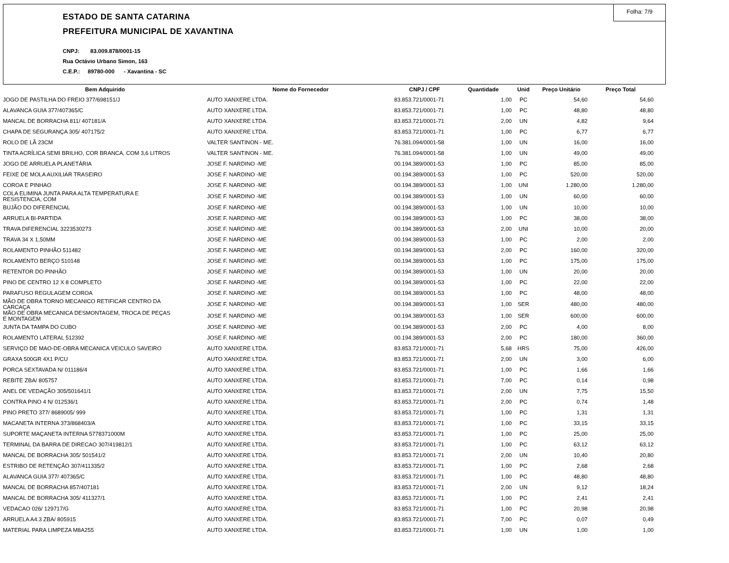Folha: 7/9
ESTADO DE SANTA CATARINA
PREFEITURA MUNICIPAL DE XAVANTINA
CNPJ: 83.009.878/0001-15
Rua Octávio Urbano Simon, 163
C.E.P.: 89780-000 - Xavantina - SC
| Bem Adquirido | Nome do Fornecedor | CNPJ / CPF | Quantidade | Unid | Preço Unitário | Preço Total |
| --- | --- | --- | --- | --- | --- | --- |
| JOGO DE PASTILHA DO FREIO 377/698151/J | AUTO XANXERE LTDA. | 83.853.721/0001-71 | 1,00 | PC | 54,60 | 54,60 |
| ALAVANCA GUIA 377/407365/C | AUTO XANXERE LTDA. | 83.853.721/0001-71 | 1,00 | PC | 48,80 | 48,80 |
| MANCAL DE BORRACHA 811/ 407181/A | AUTO XANXERE LTDA. | 83.853.721/0001-71 | 2,00 | UN | 4,82 | 9,64 |
| CHAPA DE SEGURANÇA 305/ 407175/2 | AUTO XANXERE LTDA. | 83.853.721/0001-71 | 1,00 | PC | 6,77 | 6,77 |
| ROLO DE LÃ 23CM | VALTER SANTINON - ME. | 76.381.094/0001-58 | 1,00 | UN | 16,00 | 16,00 |
| TINTA ACRÍLICA SEMI BRILHO, COR BRANCA, COM 3,6 LITROS | VALTER SANTINON - ME. | 76.381.094/0001-58 | 1,00 | UN | 49,00 | 49,00 |
| JOGO DE ARRUELA PLANETÁRIA | JOSE F. NARDINO -ME | 00.194.389/0001-53 | 1,00 | PC | 85,00 | 85,00 |
| FEIXE DE MOLA AUXILIAR TRASEIRO | JOSE F. NARDINO -ME | 00.194.389/0001-53 | 1,00 | PC | 520,00 | 520,00 |
| COROA E PINHAO | JOSE F. NARDINO -ME | 00.194.389/0001-53 | 1,00 | UNI | 1.280,00 | 1.280,00 |
| COLA ELIMINA JUNTA PARA ALTA TEMPERATURA E RESISTENCIA, COM | JOSE F. NARDINO -ME | 00.194.389/0001-53 | 1,00 | UN | 60,00 | 60,00 |
| BUJÃO DO DIFERENCIAL | JOSE F. NARDINO -ME | 00.194.389/0001-53 | 1,00 | UN | 10,00 | 10,00 |
| ARRUELA BI-PARTIDA | JOSE F. NARDINO -ME | 00.194.389/0001-53 | 1,00 | PC | 38,00 | 38,00 |
| TRAVA DIFERENCIAL 3223530273 | JOSE F. NARDINO -ME | 00.194.389/0001-53 | 2,00 | UNI | 10,00 | 20,00 |
| TRAVA 34 X 1,50MM | JOSE F. NARDINO -ME | 00.194.389/0001-53 | 1,00 | PC | 2,00 | 2,00 |
| ROLAMENTO PINHÃO 511482 | JOSE F. NARDINO -ME | 00.194.389/0001-53 | 2,00 | PC | 160,00 | 320,00 |
| ROLAMENTO BERÇO 510148 | JOSE F. NARDINO -ME | 00.194.389/0001-53 | 1,00 | PC | 175,00 | 175,00 |
| RETENTOR DO PINHÃO | JOSE F. NARDINO -ME | 00.194.389/0001-53 | 1,00 | UN | 20,00 | 20,00 |
| PINO DE CENTRO 12 X 8 COMPLETO | JOSE F. NARDINO -ME | 00.194.389/0001-53 | 1,00 | PC | 22,00 | 22,00 |
| PARAFUSO REGULAGEM COROA | JOSE F. NARDINO -ME | 00.194.389/0001-53 | 1,00 | PC | 48,00 | 48,00 |
| MÃO DE OBRA TORNO MECANICO RETIFICAR CENTRO DA CARCAÇA | JOSE F. NARDINO -ME | 00.194.389/0001-53 | 1,00 | SER | 480,00 | 480,00 |
| MÃO DE OBRA MECANICA DESMONTAGEM, TROCA DE PEÇAS E MONTAGEM | JOSE F. NARDINO -ME | 00.194.389/0001-53 | 1,00 | SER | 600,00 | 600,00 |
| JUNTA DA TAMPA DO CUBO | JOSE F. NARDINO -ME | 00.194.389/0001-53 | 2,00 | PC | 4,00 | 8,00 |
| ROLAMENTO LATERAL 512392 | JOSE F. NARDINO -ME | 00.194.389/0001-53 | 2,00 | PC | 180,00 | 360,00 |
| SERVIÇO DE MAO-DE-OBRA MECANICA VEICULO SAVEIRO | AUTO XANXERE LTDA. | 83.853.721/0001-71 | 5,68 | HRS | 75,00 | 426,00 |
| GRAXA 500GR 4X1 P/CU | AUTO XANXERE LTDA. | 83.853.721/0001-71 | 2,00 | UN | 3,00 | 6,00 |
| PORCA SEXTAVADA N/ 011186/4 | AUTO XANXERE LTDA. | 83.853.721/0001-71 | 1,00 | PC | 1,66 | 1,66 |
| REBITE ZBA/ 805757 | AUTO XANXERE LTDA. | 83.853.721/0001-71 | 7,00 | PC | 0,14 | 0,98 |
| ANEL DE VEDAÇÃO 305/501641/1 | AUTO XANXERE LTDA. | 83.853.721/0001-71 | 2,00 | UN | 7,75 | 15,50 |
| CONTRA PINO 4 N/ 012536/1 | AUTO XANXERE LTDA. | 83.853.721/0001-71 | 2,00 | PC | 0,74 | 1,48 |
| PINO PRETO 377/ 8689005/ 999 | AUTO XANXERE LTDA. | 83.853.721/0001-71 | 1,00 | PC | 1,31 | 1,31 |
| MACANETA INTERNA 373/868403/A | AUTO XANXERE LTDA. | 83.853.721/0001-71 | 1,00 | PC | 33,15 | 33,15 |
| SUPORTE MAÇANETA INTERNA 5778371000M | AUTO XANXERE LTDA. | 83.853.721/0001-71 | 1,00 | PC | 25,00 | 25,00 |
| TERMINAL DA BARRA DE DIRECAO 307/419812/1 | AUTO XANXERE LTDA. | 83.853.721/0001-71 | 1,00 | PC | 63,12 | 63,12 |
| MANCAL DE BORRACHA 305/ 501541/2 | AUTO XANXERE LTDA. | 83.853.721/0001-71 | 2,00 | UN | 10,40 | 20,80 |
| ESTRIBO DE RETENÇÃO 307/411335/2 | AUTO XANXERE LTDA. | 83.853.721/0001-71 | 1,00 | PC | 2,68 | 2,68 |
| ALAVANCA GUIA 377/ 407365/C | AUTO XANXERE LTDA. | 83.853.721/0001-71 | 1,00 | PC | 48,80 | 48,80 |
| MANCAL DE BORRACHA 857/407181 | AUTO XANXERE LTDA. | 83.853.721/0001-71 | 2,00 | UN | 9,12 | 18,24 |
| MANCAL DE BORRACHA 305/ 411327/1 | AUTO XANXERE LTDA. | 83.853.721/0001-71 | 1,00 | PC | 2,41 | 2,41 |
| VEDACAO 026/ 129717/G | AUTO XANXERE LTDA. | 83.853.721/0001-71 | 1,00 | PC | 20,98 | 20,98 |
| ARRUELA A4.3 ZBA/ 805915 | AUTO XANXERE LTDA. | 83.853.721/0001-71 | 7,00 | PC | 0,07 | 0,49 |
| MATERIAL PARA LIMPEZA M8A255 | AUTO XANXERE LTDA. | 83.853.721/0001-71 | 1,00 | UN | 1,00 | 1,00 |